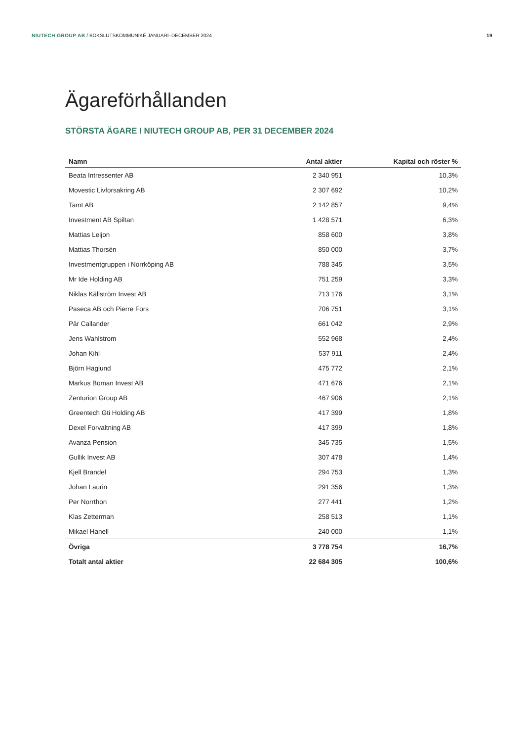NIUTECH GROUP AB / BOKSLUTSKOMMUNIKÉ JANUARI–DECEMBER 2024 19
Ägareförhållanden
STÖRSTA ÄGARE I NIUTECH GROUP AB, PER 31 DECEMBER 2024
| Namn | Antal aktier | Kapital och röster % |
| --- | --- | --- |
| Beata Intressenter AB | 2 340 951 | 10,3% |
| Movestic Livforsakring AB | 2 307 692 | 10,2% |
| Tamt AB | 2 142 857 | 9,4% |
| Investment AB Spiltan | 1 428 571 | 6,3% |
| Mattias Leijon | 858 600 | 3,8% |
| Mattias Thorsén | 850 000 | 3,7% |
| Investmentgruppen i Norrköping AB | 788 345 | 3,5% |
| Mr Ide Holding AB | 751 259 | 3,3% |
| Niklas Källström Invest AB | 713 176 | 3,1% |
| Paseca AB och Pierre Fors | 706 751 | 3,1% |
| Pär Callander | 661 042 | 2,9% |
| Jens Wahlstrom | 552 968 | 2,4% |
| Johan Kihl | 537 911 | 2,4% |
| Björn Haglund | 475 772 | 2,1% |
| Markus Boman Invest AB | 471 676 | 2,1% |
| Zenturion Group AB | 467 906 | 2,1% |
| Greentech Gti Holding AB | 417 399 | 1,8% |
| Dexel Forvaltning AB | 417 399 | 1,8% |
| Avanza Pension | 345 735 | 1,5% |
| Gullik Invest AB | 307 478 | 1,4% |
| Kjell Brandel | 294 753 | 1,3% |
| Johan Laurin | 291 356 | 1,3% |
| Per Norrthon | 277 441 | 1,2% |
| Klas Zetterman | 258 513 | 1,1% |
| Mikael Hanell | 240 000 | 1,1% |
| Övriga | 3 778 754 | 16,7% |
| Totalt antal aktier | 22 684 305 | 100,6% |